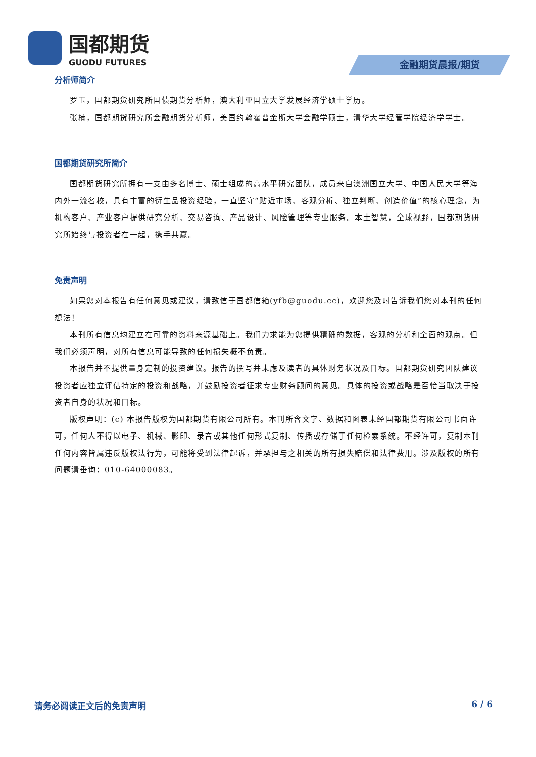国都期货
GUODU FUTURES
金融期货晨报/期货
分析师简介
罗玉，国都期货研究所国债期货分析师，澳大利亚国立大学发展经济学硕士学历。
张楠，国都期货研究所金融期货分析师，美国约翰霍普金斯大学金融学硕士，清华大学经管学院经济学学士。
国都期货研究所简介
国都期货研究所拥有一支由多名博士、硕士组成的高水平研究团队，成员来自澳洲国立大学、中国人民大学等海内外一流名校，具有丰富的衍生品投资经验，一直坚守“贴近市场、客观分析、独立判断、创造价值”的核心理念，为机构客户、产业客户提供研究分析、交易咨询、产品设计、风险管理等专业服务。本土智慧，全球视野，国都期货研究所始终与投资者在一起，携手共赢。
免责声明
如果您对本报告有任何意见或建议，请致信于国都信箱(yfb@guodu.cc)，欢迎您及时告诉我们您对本刊的任何想法！
本刊所有信息均建立在可靠的资料来源基础上。我们力求能为您提供精确的数据，客观的分析和全面的观点。但我们必须声明，对所有信息可能导致的任何损失概不负责。
本报告并不提供量身定制的投资建议。报告的撰写并未虑及读者的具体财务状况及目标。国都期货研究团队建议投资者应独立评估特定的投资和战略，并鼓励投资者征求专业财务顾问的意见。具体的投资或战略是否恰当取决于投资者自身的状况和目标。
版权声明：(c) 本报告版权为国都期货有限公司所有。本刊所含文字、数据和图表未经国都期货有限公司书面许可，任何人不得以电子、机械、影印、录音或其他任何形式复制、传播或存储于任何检索系统。不经许可，复制本刊任何内容皆属违反版权法行为，可能将受到法律起诉，并承担与之相关的所有损失赔偿和法律费用。涉及版权的所有问题请垂询：010-64000083。
请务必阅读正文后的免责声明 6 / 6